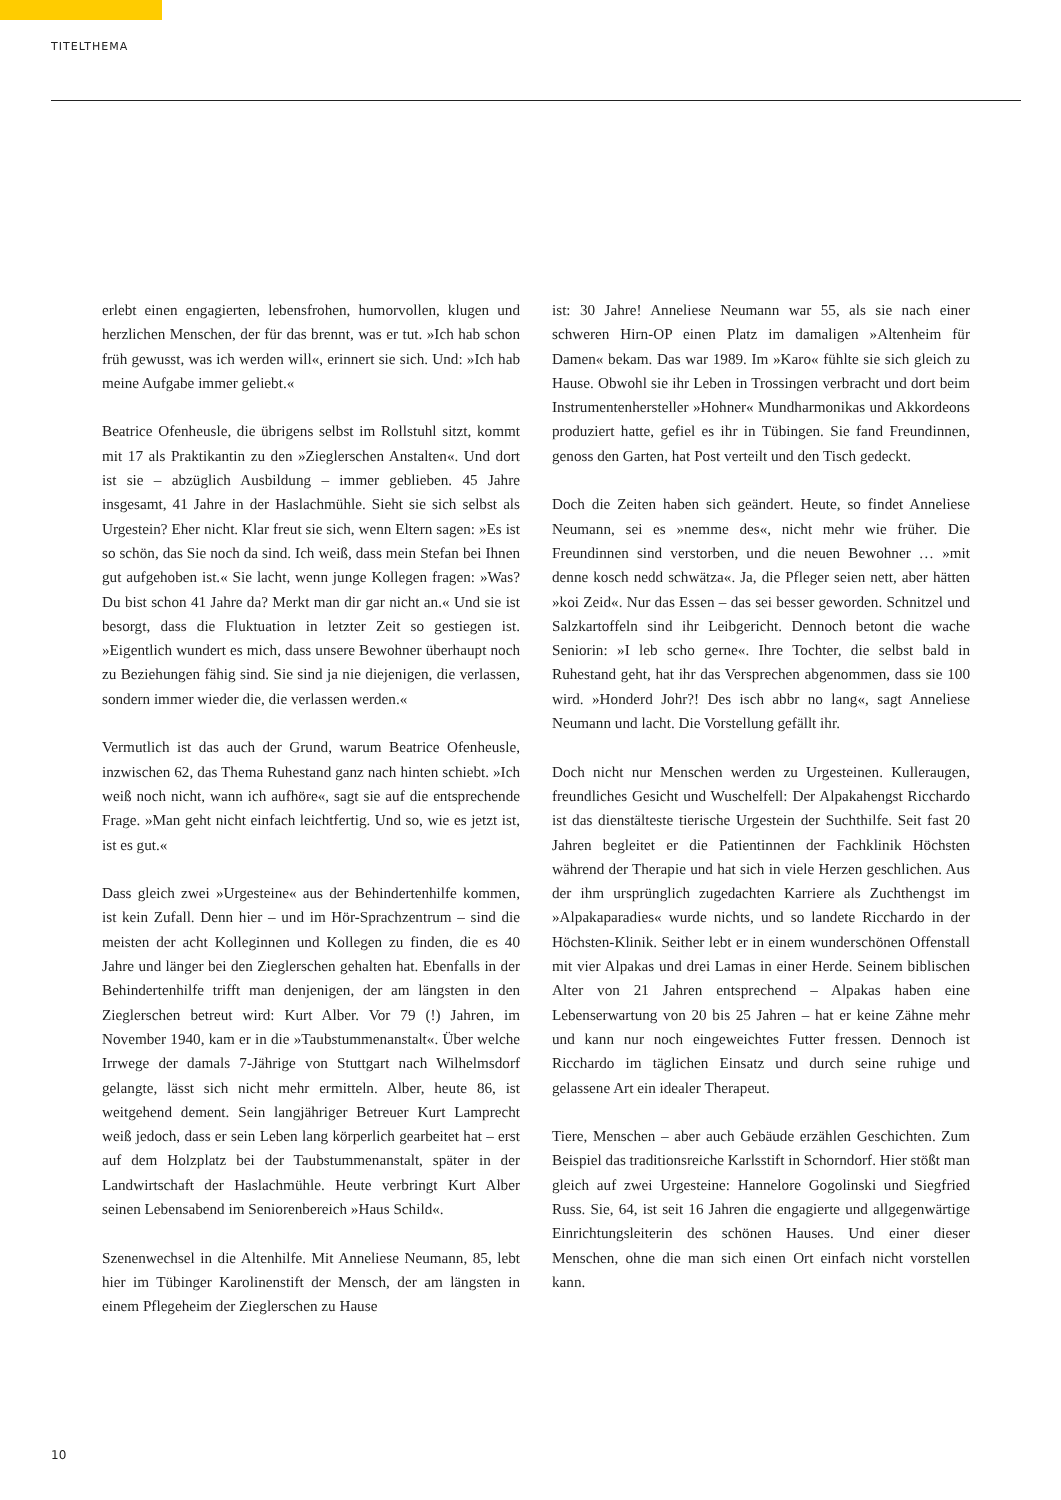TITELTHEMA
erlebt einen engagierten, lebensfrohen, humorvollen, klugen und herzlichen Menschen, der für das brennt, was er tut. »Ich hab schon früh gewusst, was ich werden will«, erinnert sie sich. Und: »Ich hab meine Aufgabe immer geliebt.«
Beatrice Ofenheusle, die übrigens selbst im Rollstuhl sitzt, kommt mit 17 als Praktikantin zu den »Zieglerschen Anstalten«. Und dort ist sie – abzüglich Ausbildung – immer geblieben. 45 Jahre insgesamt, 41 Jahre in der Haslachmühle. Sieht sie sich selbst als Urgestein? Eher nicht. Klar freut sie sich, wenn Eltern sagen: »Es ist so schön, das Sie noch da sind. Ich weiß, dass mein Stefan bei Ihnen gut aufgehoben ist.« Sie lacht, wenn junge Kollegen fragen: »Was? Du bist schon 41 Jahre da? Merkt man dir gar nicht an.« Und sie ist besorgt, dass die Fluktuation in letzter Zeit so gestiegen ist. »Eigentlich wundert es mich, dass unsere Bewohner überhaupt noch zu Beziehungen fähig sind. Sie sind ja nie diejenigen, die verlassen, sondern immer wieder die, die verlassen werden.«
Vermutlich ist das auch der Grund, warum Beatrice Ofenheusle, inzwischen 62, das Thema Ruhestand ganz nach hinten schiebt. »Ich weiß noch nicht, wann ich aufhöre«, sagt sie auf die entsprechende Frage. »Man geht nicht einfach leichtfertig. Und so, wie es jetzt ist, ist es gut.«
Dass gleich zwei »Urgesteine« aus der Behindertenhilfe kommen, ist kein Zufall. Denn hier – und im Hör-Sprachzentrum – sind die meisten der acht Kolleginnen und Kollegen zu finden, die es 40 Jahre und länger bei den Zieglerschen gehalten hat. Ebenfalls in der Behindertenhilfe trifft man denjenigen, der am längsten in den Zieglerschen betreut wird: Kurt Alber. Vor 79 (!) Jahren, im November 1940, kam er in die »Taubstummenanstalt«. Über welche Irrwege der damals 7-Jährige von Stuttgart nach Wilhelmsdorf gelangte, lässt sich nicht mehr ermitteln. Alber, heute 86, ist weitgehend dement. Sein langjähriger Betreuer Kurt Lamprecht weiß jedoch, dass er sein Leben lang körperlich gearbeitet hat – erst auf dem Holzplatz bei der Taubstummenanstalt, später in der Landwirtschaft der Haslachmühle. Heute verbringt Kurt Alber seinen Lebensabend im Seniorenbereich »Haus Schild«.
Szenenwechsel in die Altenhilfe. Mit Anneliese Neumann, 85, lebt hier im Tübinger Karolinenstift der Mensch, der am längsten in einem Pflegeheim der Zieglerschen zu Hause
ist: 30 Jahre! Anneliese Neumann war 55, als sie nach einer schweren Hirn-OP einen Platz im damaligen »Altenheim für Damen« bekam. Das war 1989. Im »Karo« fühlte sie sich gleich zu Hause. Obwohl sie ihr Leben in Trossingen verbracht und dort beim Instrumentenhersteller »Hohner« Mundharmonikas und Akkordeons produziert hatte, gefiel es ihr in Tübingen. Sie fand Freundinnen, genoss den Garten, hat Post verteilt und den Tisch gedeckt.
Doch die Zeiten haben sich geändert. Heute, so findet Anneliese Neumann, sei es »nemme des«, nicht mehr wie früher. Die Freundinnen sind verstorben, und die neuen Bewohner … »mit denne kosch nedd schwätza«. Ja, die Pfleger seien nett, aber hätten »koi Zeid«. Nur das Essen – das sei besser geworden. Schnitzel und Salzkartoffeln sind ihr Leibgericht. Dennoch betont die wache Seniorin: »I leb scho gerne«. Ihre Tochter, die selbst bald in Ruhestand geht, hat ihr das Versprechen abgenommen, dass sie 100 wird. »Honderd Johr?! Des isch abbr no lang«, sagt Anneliese Neumann und lacht. Die Vorstellung gefällt ihr.
Doch nicht nur Menschen werden zu Urgesteinen. Kulleraugen, freundliches Gesicht und Wuschelfell: Der Alpakahengst Ricchardo ist das dienstälteste tierische Urgestein der Suchthilfe. Seit fast 20 Jahren begleitet er die Patientinnen der Fachklinik Höchsten während der Therapie und hat sich in viele Herzen geschlichen. Aus der ihm ursprünglich zugedachten Karriere als Zuchthengst im »Alpakaparadies« wurde nichts, und so landete Ricchardo in der Höchsten-Klinik. Seither lebt er in einem wunderschönen Offenstall mit vier Alpakas und drei Lamas in einer Herde. Seinem biblischen Alter von 21 Jahren entsprechend – Alpakas haben eine Lebenserwartung von 20 bis 25 Jahren – hat er keine Zähne mehr und kann nur noch eingeweichtes Futter fressen. Dennoch ist Ricchardo im täglichen Einsatz und durch seine ruhige und gelassene Art ein idealer Therapeut.
Tiere, Menschen – aber auch Gebäude erzählen Geschichten. Zum Beispiel das traditionsreiche Karlsstift in Schorndorf. Hier stößt man gleich auf zwei Urgesteine: Hannelore Gogolinski und Siegfried Russ. Sie, 64, ist seit 16 Jahren die engagierte und allgegenwärtige Einrichtungsleiterin des schönen Hauses. Und einer dieser Menschen, ohne die man sich einen Ort einfach nicht vorstellen kann.
10